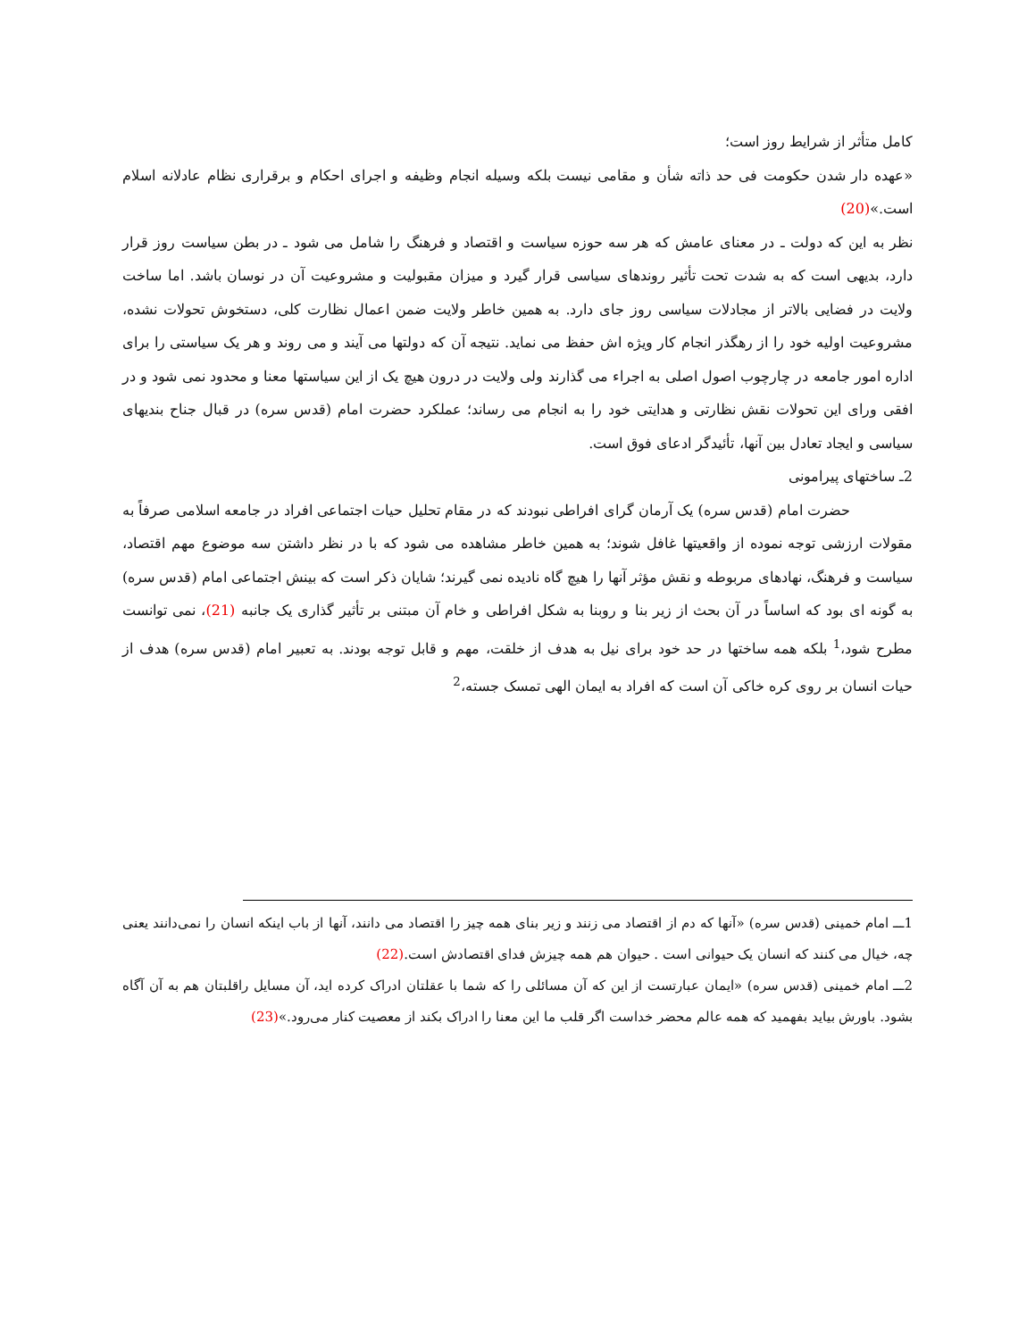کامل متأثر از شرایط روز است؛
«عهده دار شدن حکومت فی حد ذاته شأن و مقامی نیست بلکه وسیله انجام وظیفه و اجرای احکام و برقراری نظام عادلانه اسلام است.»(20)
نظر به این که دولت ـ در معنای عامش که هر سه حوزه سیاست و اقتصاد و فرهنگ را شامل می شود ـ در بطن سیاست روز قرار دارد، بدیهی است که به شدت تحت تأثیر روندهای سیاسی قرار گیرد و میزان مقبولیت و مشروعیت آن در نوسان باشد. اما ساخت ولایت در فضایی بالاتر از مجادلات سیاسی روز جای دارد. به همین خاطر ولایت ضمن اعمال نظارت کلی، دستخوش تحولات نشده، مشروعیت اولیه خود را از رهگذر انجام کار ویژه اش حفظ می نماید. نتیجه آن که دولتها می آیند و می روند و هر یک سیاستی را برای اداره امور جامعه در چارچوب اصول اصلی به اجراء می گذارند ولی ولایت در درون هیچ یک از این سیاستها معنا و محدود نمی شود و در افقی ورای این تحولات نقش نظارتی و هدایتی خود را به انجام می رساند؛ عملکرد حضرت امام (قدس سره) در قبال جناح بندیهای سیاسی و ایجاد تعادل بین آنها، تأئیدگر ادعای فوق است.
2ـ ساختهای پیرامونی
حضرت امام (قدس سره) یک آرمان گرای افراطی نبودند که در مقام تحلیل حیات اجتماعی افراد در جامعه اسلامی صرفاً به مقولات ارزشی توجه نموده از واقعیتها غافل شوند؛ به همین خاطر مشاهده می شود که با در نظر داشتن سه موضوع مهم اقتصاد، سیاست و فرهنگ، نهادهای مربوطه و نقش مؤثر آنها را هیچ گاه نادیده نمی گیرند؛ شایان ذکر است که بینش اجتماعی امام (قدس سره) به گونه ای بود که اساساً در آن بحث از زیر بنا و روبنا به شکل افراطی و خام آن مبتنی بر تأثیر گذاری یک جانبه (21)، نمی توانست مطرح شود،<sup>1</sup> بلکه همه ساختها در حد خود برای نیل به هدف از خلقت، مهم و قابل توجه بودند. به تعبیر امام (قدس سره) هدف از حیات انسان بر روی کره خاکی آن است که افراد به ایمان الهی تمسک جسته،<sup>2</sup>
1ـــ امام خمینی (قدس سره) «آنها که دم از اقتصاد می زنند و زیر بنای همه چیز را اقتصاد می دانند، آنها از باب اینکه انسان را نمی‌دانند یعنی چه، خیال می کنند که انسان یک حیوانی است . حیوان هم همه چیزش فدای اقتصادش است.(22)
2ـــ امام خمینی (قدس سره) «ایمان عبارتست از این که آن مسائلی را که شما با عقلتان ادراک کرده اید، آن مسایل راقلبتان هم به آن آگاه بشود. باورش بیاید بفهمید که همه عالم محضر خداست اگر قلب ما این معنا را ادراک بکند از معصیت کنار می‌رود.»(23)